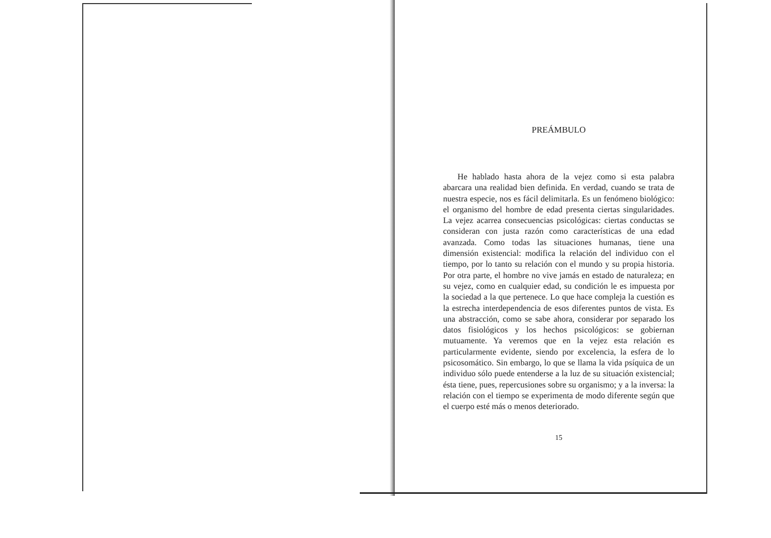PREÁMBULO
He hablado hasta ahora de la vejez como si esta palabra abarcara una realidad bien definida. En verdad, cuando se trata de nuestra especie, nos es fácil delimitarla. Es un fenómeno biológico: el organismo del hombre de edad presenta ciertas singularidades. La vejez acarrea consecuencias psicológicas: ciertas conductas se consideran con justa razón como características de una edad avanzada. Como todas las situaciones humanas, tiene una dimensión existencial: modifica la relación del individuo con el tiempo, por lo tanto su relación con el mundo y su propia historia. Por otra parte, el hombre no vive jamás en estado de naturaleza; en su vejez, como en cualquier edad, su condición le es impuesta por la sociedad a la que pertenece. Lo que hace compleja la cuestión es la estrecha interdependencia de esos diferentes puntos de vista. Es una abstracción, como se sabe ahora, considerar por separado los datos fisiológicos y los hechos psicológicos: se gobiernan mutuamente. Ya veremos que en la vejez esta relación es particularmente evidente, siendo por excelencia, la esfera de lo psicosomático. Sin embargo, lo que se llama la vida psíquica de un individuo sólo puede entenderse a la luz de su situación existencial; ésta tiene, pues, repercusiones sobre su organismo; y a la inversa: la relación con el tiempo se experimenta de modo diferente según que el cuerpo esté más o menos deteriorado.
15